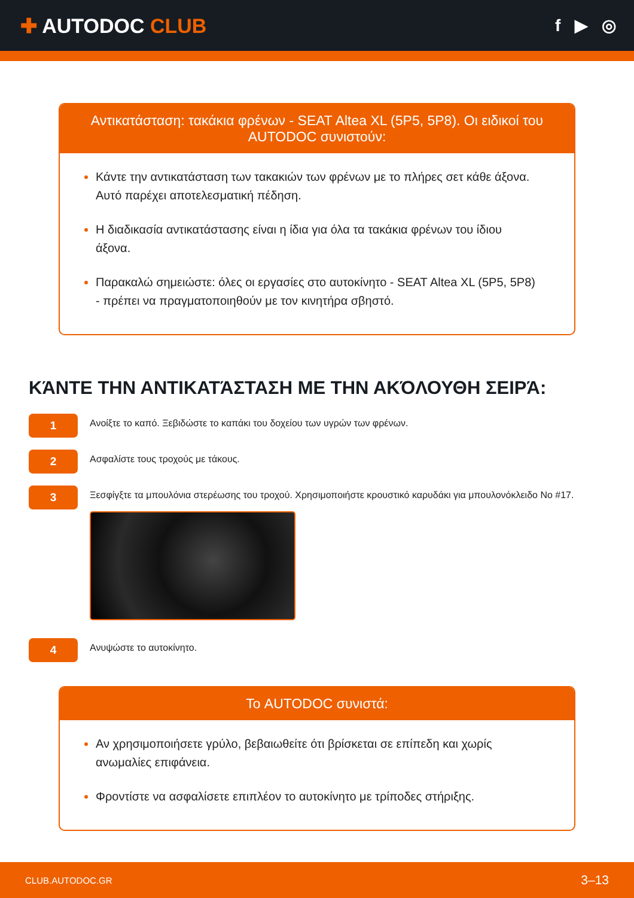✚ AUTODOC CLUB
f ▶ ◎
Αντικατάσταση: τακάκια φρένων - SEAT Altea XL (5P5, 5P8). Οι ειδικοί του AUTODOC συνιστούν:
Κάντε την αντικατάσταση των τακακιών των φρένων με το πλήρες σετ κάθε άξονα. Αυτό παρέχει αποτελεσματική πέδηση.
Η διαδικασία αντικατάστασης είναι η ίδια για όλα τα τακάκια φρένων του ίδιου άξονα.
Παρακαλώ σημειώστε: όλες οι εργασίες στο αυτοκίνητο - SEAT Altea XL (5P5, 5P8) - πρέπει να πραγματοποιηθούν με τον κινητήρα σβηστό.
ΚΆΝΤΕ ΤΗΝ ΑΝΤΙΚΑΤΆΣΤΑΣΗ ΜΕ ΤΗΝ ΑΚΌΛΟΥΘΗ ΣΕΙΡΆ:
1
Ανοίξτε το καπό. Ξεβιδώστε το καπάκι του δοχείου των υγρών των φρένων.
2
Ασφαλίστε τους τροχούς με τάκους.
3
Ξεσφίγξτε τα μπουλόνια στερέωσης του τροχού. Χρησιμοποιήστε κρουστικό καρυδάκι για μπουλονόκλειδο No #17.
4
Ανυψώστε το αυτοκίνητο.
Το AUTODOC συνιστά:
Αν χρησιμοποιήσετε γρύλο, βεβαιωθείτε ότι βρίσκεται σε επίπεδη και χωρίς ανωμαλίες επιφάνεια.
Φροντίστε να ασφαλίσετε επιπλέον το αυτοκίνητο με τρίποδες στήριξης.
CLUB.AUTODOC.GR 3–13